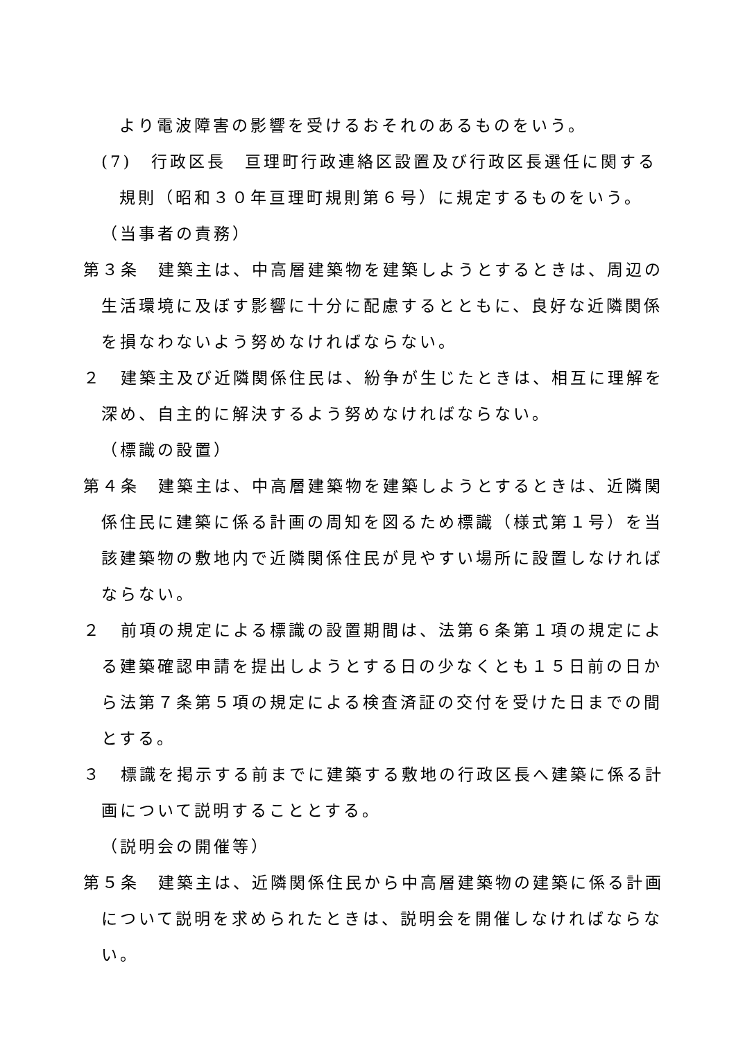より電波障害の影響を受けるおそれのあるものをいう。
(7)　行政区長　亘理町行政連絡区設置及び行政区長選任に関する規則（昭和３０年亘理町規則第６号）に規定するものをいう。
（当事者の責務）
第３条　建築主は、中高層建築物を建築しようとするときは、周辺の生活環境に及ぼす影響に十分に配慮するとともに、良好な近隣関係を損なわないよう努めなければならない。
２　建築主及び近隣関係住民は、紛争が生じたときは、相互に理解を深め、自主的に解決するよう努めなければならない。
（標識の設置）
第４条　建築主は、中高層建築物を建築しようとするときは、近隣関係住民に建築に係る計画の周知を図るため標識（様式第１号）を当該建築物の敷地内で近隣関係住民が見やすい場所に設置しなければならない。
２　前項の規定による標識の設置期間は、法第６条第１項の規定による建築確認申請を提出しようとする日の少なくとも１５日前の日から法第７条第５項の規定による検査済証の交付を受けた日までの間とする。
３　標識を掲示する前までに建築する敷地の行政区長へ建築に係る計画について説明することとする。
（説明会の開催等）
第５条　建築主は、近隣関係住民から中高層建築物の建築に係る計画について説明を求められたときは、説明会を開催しなければならない。